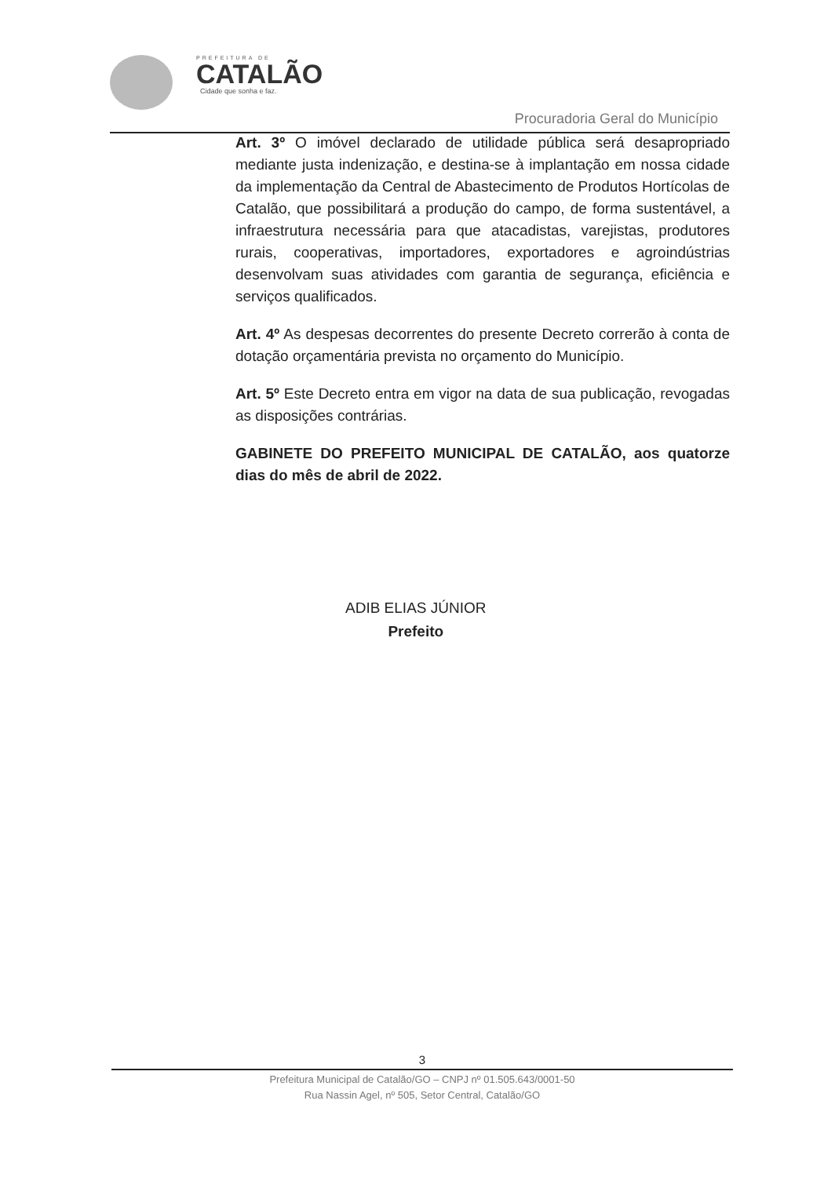PREFEITURA DE
CATALÃO
Cidade que sonha e faz.
Procuradoria Geral do Município
Art. 3º O imóvel declarado de utilidade pública será desapropriado mediante justa indenização, e destina-se à implantação em nossa cidade da implementação da Central de Abastecimento de Produtos Hortícolas de Catalão, que possibilitará a produção do campo, de forma sustentável, a infraestrutura necessária para que atacadistas, varejistas, produtores rurais, cooperativas, importadores, exportadores e agroindústrias desenvolvam suas atividades com garantia de segurança, eficiência e serviços qualificados.
Art. 4º As despesas decorrentes do presente Decreto correrão à conta de dotação orçamentária prevista no orçamento do Município.
Art. 5º Este Decreto entra em vigor na data de sua publicação, revogadas as disposições contrárias.
GABINETE DO PREFEITO MUNICIPAL DE CATALÃO, aos quatorze dias do mês de abril de 2022.
ADIB ELIAS JÚNIOR
Prefeito
3
Prefeitura Municipal de Catalão/GO – CNPJ nº 01.505.643/0001-50
Rua Nassin Agel, nº 505, Setor Central, Catalão/GO